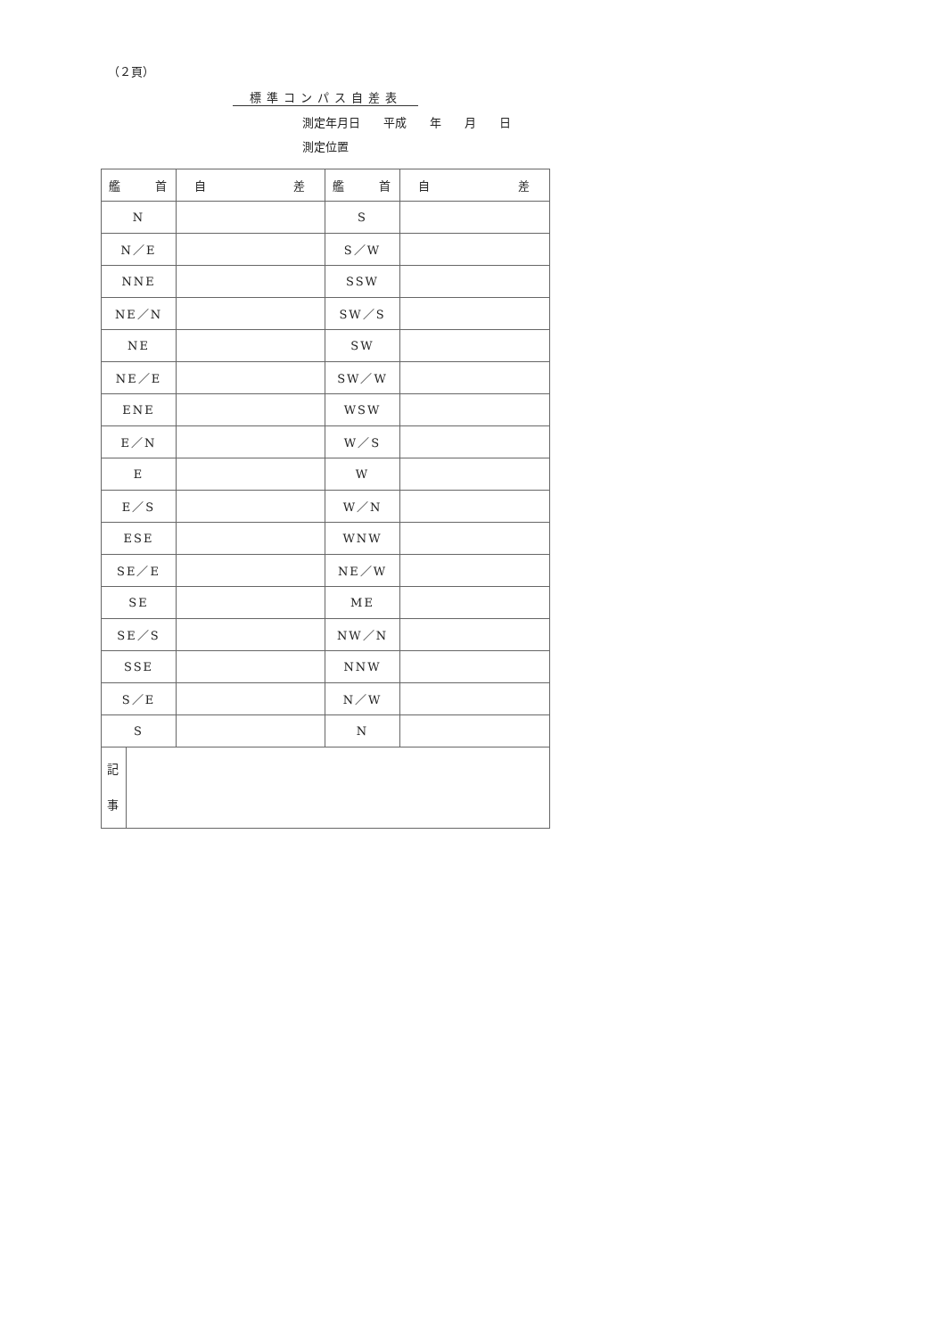（２頁）
標準コンパス自差表
測定年月日　　平成　　年　　月　　日
測定位置
| 艦 首 | 自 差 | 艦 首 | 自 差 |
| --- | --- | --- | --- |
| N | | S | |
| N／E | | S／W | |
| NNE | | SSW | |
| NE／N | | SW／S | |
| NE | | SW | |
| NE／E | | SW／W | |
| ENE | | WSW | |
| E／N | | W／S | |
| E | | W | |
| E／S | | W／N | |
| ESE | | WNW | |
| SE／E | | NE／W | |
| SE | | ME | |
| SE／S | | NW／N | |
| SSE | | NNW | |
| S／E | | N／W | |
| S | | N | |
| 記 事 | |